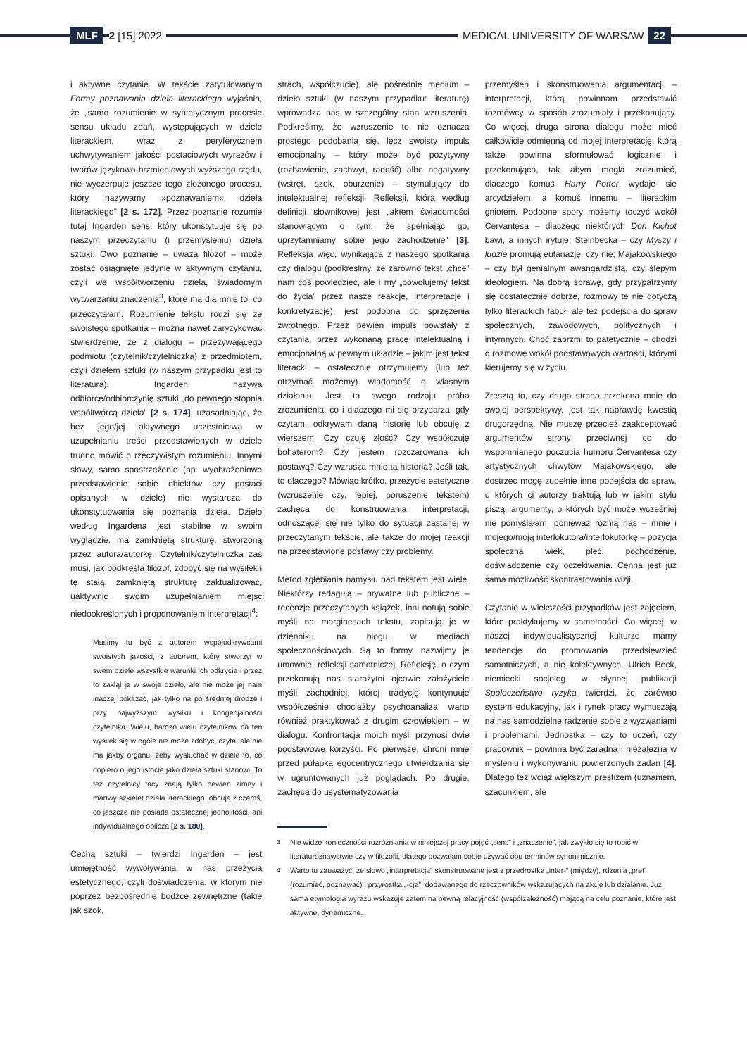MLF 2 [15] 2022
MEDICAL UNIVERSITY OF WARSAW 22
i aktywne czytanie. W tekście zatytułowanym Formy poznawania dzieła literackiego wyjaśnia, że „samo rozumienie w syntetycznym procesie sensu układu zdań, występujących w dziele literackiem, wraz z peryferycznem uchwytywaniem jakości postaciowych wyrazów i tworów językowo-brzmieniowych wyższego rzędu, nie wyczerpuje jeszcze tego złożonego procesu, który nazywamy »poznawaniem« dzieła literackiego” [2 s. 172]. Przez poznanie rozumie tutaj Ingarden sens, który ukonstytuuje się po naszym przeczytaniu (i przemyśleniu) dzieła sztuki. Owo poznanie – uważa filozof – może zostać osiągnięte jedynie w aktywnym czytaniu, czyli we współtworzeniu dzieła, świadomym wytwarzaniu znaczenia<sup>3</sup>, które ma dla mnie to, co przeczytałam. Rozumienie tekstu rodzi się ze swoistego spotkania – można nawet zaryzykować stwierdzenie, że z dialogu – przeżywającego podmiotu (czytelnik/czytelniczka) z przedmiotem, czyli dziełem sztuki (w naszym przypadku jest to literatura). Ingarden nazywa odbiorcę/odbiorczynię sztuki „do pewnego stopnia współtwórcą dzieła” [2 s. 174], uzasadniając, że bez jego/jej aktywnego uczestnictwa w uzupełnianiu treści przedstawionych w dziele trudno mówić o rzeczywistym rozumieniu. Innymi słowy, samo spostrzeżenie (np. wyobrażeniowe przedstawienie sobie obiektów czy postaci opisanych w dziele) nie wystarcza do ukonstytuowania się poznania dzieła. Dzieło według Ingardena jest stabilne w swoim wyglądzie, ma zamkniętą strukturę, stworzoną przez autora/autorkę. Czytelnik/czytelniczka zaś musi, jak podkreśla filozof, zdobyć się na wysiłek i tę stałą, zamkniętą strukturę zaktualizować, uaktywnić swoim uzupełnianiem miejsc niedookreślonych i proponowaniem interpretacji<sup>4</sup>:
Musimy tu być z autorem współodkrywcami swoistych jakości, z autorem, który stworzył w swem dziele wszystkie warunki ich odkrycia i przez to zakląl je w swoje dzieło, ale nie może jej nam inaczej pokazać, jak tylko na po średniej drodze i przy najwyższym wysiłku i kongenjalności czytelnika. Wielu, bardzo wielu czytelników na ten wysiłek się w ogóle nie może zdobyć, czyta, ale nie ma jakby organu, żeby wysłuchać w dziele to, co dopiero o jego istocie jako dzieła sztuki stanowi. To też czytelnicy tacy znają tylko pewien zimny i martwy szkielet dzieła literackiego, obcują z czemś, co jeszcze nie posiada ostatecznej jednolitości, ani indywidualnego oblicza [2 s. 180].
Cechą sztuki – twierdzi Ingarden – jest umiejętność wywoływania w nas przeżycia estetycznego, czyli doświadczenia, w którym nie poprzez bezpośrednie bodźce zewnętrzne (takie jak szok,
strach, współczucie), ale pośrednie medium – dzieło sztuki (w naszym przypadku: literaturę) wprowadza nas w szczególny stan wzruszenia. Podkreślmy, że wzruszenie to nie oznacza prostego podobania się, lecz swoisty impuls emocjonalny – który może być pozytywny (rozbawienie, zachwyt, radość) albo negatywny (wstręt, szok, oburzenie) – stymulujący do intelektualnej refleksji. Refleksji, która według definicji słownikowej jest „aktem świadomości stanowiącym o tym, że spełniając go, uprzytamniamy sobie jego zachodzenie” [3]. Refleksja więc, wynikająca z naszego spotkania czy dialogu (podkreślmy, że zarówno tekst „chce” nam coś powiedzieć, ale i my „powołujemy tekst do życia” przez nasze reakcje, interpretacje i konkretyzacje), jest podobna do sprzężenia zwrotnego. Przez pewien impuls powstały z czytania, przez wykonaną pracę intelektualną i emocjonalną w pewnym układzie – jakim jest tekst literacki – ostatecznie otrzymujemy (lub też otrzymać możemy) wiadomość o własnym działaniu. Jest to swego rodzaju próba zrozumienia, co i dlaczego mi się przydarza, gdy czytam, odkrywam daną historię lub obcuję z wierszem. Czy czuję złość? Czy współczuję bohaterom? Czy jestem rozczarowana ich postawą? Czy wzrusza mnie ta historia? Jeśli tak, to dlaczego? Mówiąc krótko, przeżycie estetyczne (wzruszenie czy, lepiej, poruszenie tekstem) zachęca do konstruowania interpretacji, odnoszącej się nie tylko do sytuacji zastanej w przeczytanym tekście, ale także do mojej reakcji na przedstawione postawy czy problemy.
Metod zgłębiania namysłu nad tekstem jest wiele. Niektórzy redagują – prywatne lub publiczne – recenzje przeczytanych książek, inni notują sobie myśli na marginesach tekstu, zapisują je w dzienniku, na blogu, w mediach społecznościowych. Są to formy, nazwijmy je umownie, refleksji samotniczej. Refleksję, o czym przekonują nas starożytni ojcowie założyciele myśli zachodniej, której tradycję kontynuuje współcześnie chociażby psychoanaliza, warto również praktykować z drugim człowiekiem – w dialogu. Konfrontacja moich myśli przynosi dwie podstawowe korzyści. Po pierwsze, chroni mnie przed pułapką egocentrycznego utwierdzania się w ugruntowanych już poglądach. Po drugie, zachęca do usystematyzowania
przemyśleń i skonstruowania argumentacji – interpretacji, którą powinnam przedstawić rozmówcy w sposób zrozumiały i przekonujący. Co więcej, druga strona dialogu może mieć całkowicie odmienną od mojej interpretację, którą także powinna sformułować logicznie i przekonująco, tak abym mogła zrozumieć, dlaczego komuś Harry Potter wydaje się arcydziełem, a komuś innemu – literackim gniotem. Podobne spory możemy toczyć wokół Cervantesa – dlaczego niektórych Don Kichot bawi, a innych irytuje; Steinbecka – czy Myszy i ludzie promują eutanazję, czy nie; Majakowskiego – czy był genialnym awangardzistą, czy ślepym ideologiem. Na dobrą sprawę, gdy przypatrzymy się dostatecznie dobrze, rozmowy te nie dotyczą tylko literackich fabuł, ale też podejścia do spraw społecznych, zawodowych, politycznych i intymnych. Choć zabrzmi to patetycznie – chodzi o rozmowę wokół podstawowych wartości, którymi kierujemy się w życiu.
Zresztą to, czy druga strona przekona mnie do swojej perspektywy, jest tak naprawdę kwestią drugorzędną. Nie muszę przecież zaakceptować argumentów strony przeciwnej co do wspomnianego poczucia humoru Cervantesa czy artystycznych chwytów Majakowskiego, ale dostrzec mogę zupełnie inne podejścia do spraw, o których ci autorzy traktują lub w jakim stylu piszą, argumenty, o których być może wcześniej nie pomyślałam, ponieważ różnią nas – mnie i mojego/moją interlokutora/interlokutorkę – pozycja społeczna wiek, płeć, pochodzenie, doświadczenie czy oczekiwania. Cenna jest już sama możliwość skontrastowania wizji.
Czytanie w większości przypadków jest zajęciem, które praktykujemy w samotności. Co więcej, w naszej indywidualistycznej kulturze mamy tendencję do promowania przedsięwzięć samotniczych, a nie kolektywnych. Ulrich Beck, niemiecki socjolog, w słynnej publikacji Społeczeństwo ryzyka twierdzi, że zarówno system edukacyjny, jak i rynek pracy wymuszają na nas samodzielne radzenie sobie z wyzwaniami i problemami. Jednostka – czy to uczeń, czy pracownik – powinna być zaradna i niezależna w myśleniu i wykonywaniu powierzonych zadań [4]. Dlatego też wciąż większym prestiżem (uznaniem, szacunkiem, ale
<sup>3</sup> Nie widzę konieczności rozróżniania w niniejszej pracy pojęć „sens” i „znaczenie”, jak zwykło się to robić w literaturoznawstwie czy w filozofii, dlatego pozwalam sobie używać obu terminów synonimicznie.
<sup>4</sup> Warto tu zauważyć, że słowo „interpretacja” skonstruowane jest z przedrostka „inter-” (między), rdzenia „pret” (rozumieć, poznawać) i przyrostka „-cja”, dodawanego do rzeczowników wskazujących na akcję lub działanie. Już sama etymologia wyrazu wskazuje zatem na pewną relacyjność (współzależność) mającą na celu poznanie, które jest aktywne, dynamiczne.